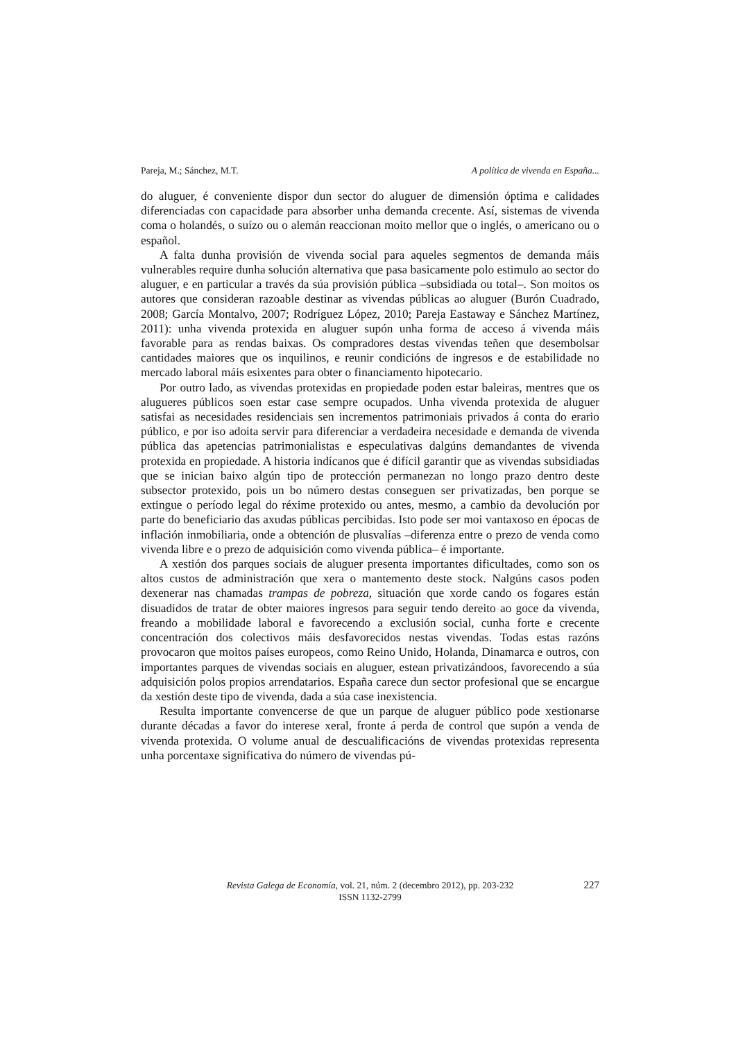Pareja, M.; Sánchez, M.T. A política de vivenda en España...
do aluguer, é conveniente dispor dun sector do aluguer de dimensión óptima e calidades diferenciadas con capacidade para absorber unha demanda crecente. Así, sistemas de vivenda coma o holandés, o suízo ou o alemán reaccionan moito mellor que o inglés, o americano ou o español.
A falta dunha provisión de vivenda social para aqueles segmentos de demanda máis vulnerables require dunha solución alternativa que pasa basicamente polo estimulo ao sector do aluguer, e en particular a través da súa provisión pública –subsidiada ou total–. Son moitos os autores que consideran razoable destinar as vivendas públicas ao aluguer (Burón Cuadrado, 2008; García Montalvo, 2007; Rodríguez López, 2010; Pareja Eastaway e Sánchez Martínez, 2011): unha vivenda protexida en aluguer supón unha forma de acceso á vivenda máis favorable para as rendas baixas. Os compradores destas vivendas teñen que desembolsar cantidades maiores que os inquilinos, e reunir condicións de ingresos e de estabilidade no mercado laboral máis esixentes para obter o financiamento hipotecario.
Por outro lado, as vivendas protexidas en propiedade poden estar baleiras, mentres que os alugueres públicos soen estar case sempre ocupados. Unha vivenda protexida de aluguer satisfai as necesidades residenciais sen incrementos patrimoniais privados á conta do erario público, e por iso adoita servir para diferenciar a verdadeira necesidade e demanda de vivenda pública das apetencias patrimonialistas e especulativas dalgúns demandantes de vivenda protexida en propiedade. A historia indícanos que é difícil garantir que as vivendas subsidiadas que se inician baixo algún tipo de protección permanezan no longo prazo dentro deste subsector protexido, pois un bo número destas conseguen ser privatizadas, ben porque se extingue o período legal do réxime protexido ou antes, mesmo, a cambio da devolución por parte do beneficiario das axudas públicas percibidas. Isto pode ser moi vantaxoso en épocas de inflación inmobiliaria, onde a obtención de plusvalías –diferenza entre o prezo de venda como vivenda libre e o prezo de adquisición como vivenda pública– é importante.
A xestión dos parques sociais de aluguer presenta importantes dificultades, como son os altos custos de administración que xera o mantemento deste stock. Nalgúns casos poden dexenerar nas chamadas trampas de pobreza, situación que xorde cando os fogares están disuadidos de tratar de obter maiores ingresos para seguir tendo dereito ao goce da vivenda, freando a mobilidade laboral e favorecendo a exclusión social, cunha forte e crecente concentración dos colectivos máis desfavorecidos nestas vivendas. Todas estas razóns provocaron que moitos países europeos, como Reino Unido, Holanda, Dinamarca e outros, con importantes parques de vivendas sociais en aluguer, estean privatizándoos, favorecendo a súa adquisición polos propios arrendatarios. España carece dun sector profesional que se encargue da xestión deste tipo de vivenda, dada a súa case inexistencia.
Resulta importante convencerse de que un parque de aluguer público pode xestionarse durante décadas a favor do interese xeral, fronte á perda de control que supón a venda de vivenda protexida. O volume anual de descualificacións de vivendas protexidas representa unha porcentaxe significativa do número de vivendas pú-
Revista Galega de Economía, vol. 21, núm. 2 (decembro 2012), pp. 203-232
ISSN 1132-2799
227